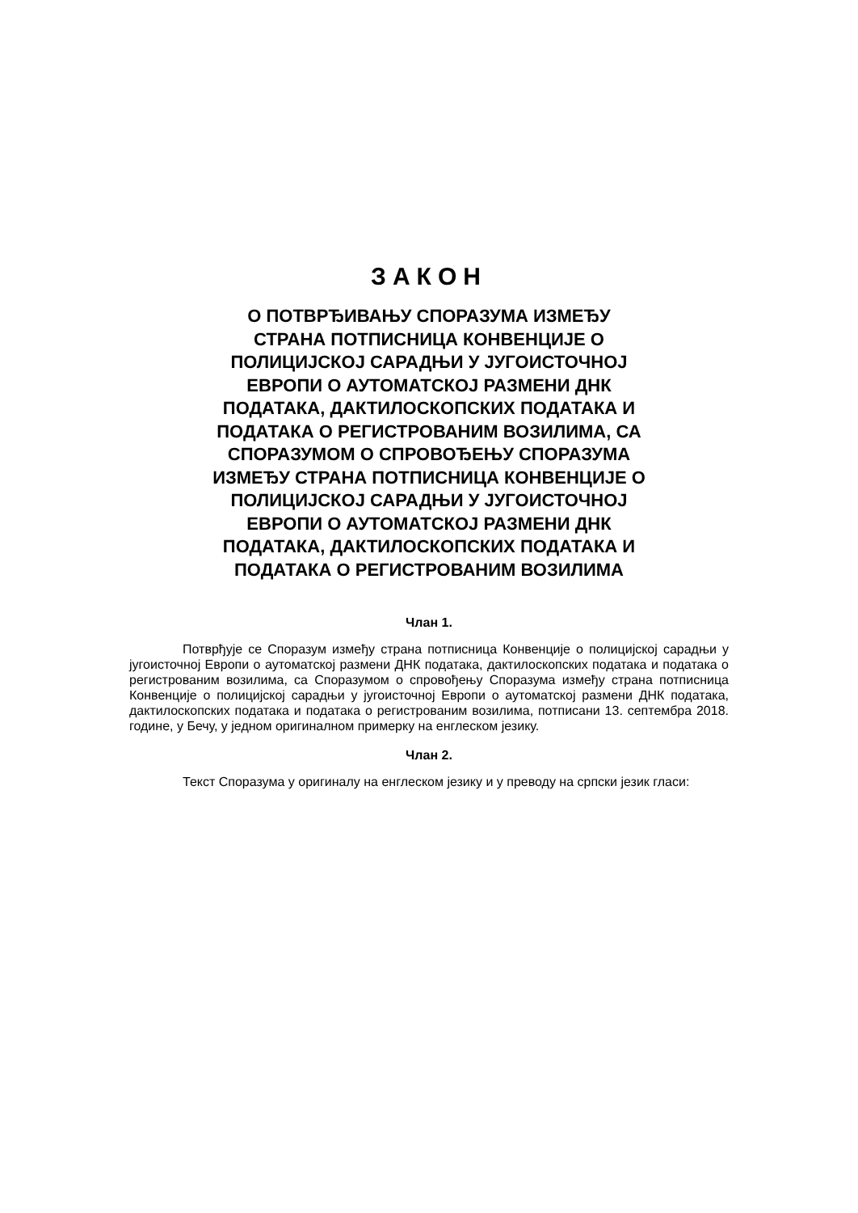ЗАКОН
О ПОТВРЂИВАЊУ СПОРАЗУМА ИЗМЕЂУ
СТРАНА ПОТПИСНИЦА КОНВЕНЦИЈЕ О
ПОЛИЦИЈСКОЈ САРАДЊИ У ЈУГОИСТОЧНОЈ
ЕВРОПИ О АУТОМАТСКОЈ РАЗМЕНИ ДНК
ПОДАТАКА, ДАКТИЛОСКОПСКИХ ПОДАТАКА И
ПОДАТАКА О РЕГИСТРОВАНИМ ВОЗИЛИМА, СА
СПОРАЗУМОМ О СПРОВОЂЕЊУ СПОРАЗУМА
ИЗМЕЂУ СТРАНА ПОТПИСНИЦА КОНВЕНЦИЈЕ О
ПОЛИЦИЈСКОЈ САРАДЊИ У ЈУГОИСТОЧНОЈ
ЕВРОПИ О АУТОМАТСКОЈ РАЗМЕНИ ДНК
ПОДАТАКА, ДАКТИЛОСКОПСКИХ ПОДАТАКА И
ПОДАТАКА О РЕГИСТРОВАНИМ ВОЗИЛИМА
Члан 1.
Потврђује се Споразум између страна потписница Конвенције о полицијској сарадњи у југоисточној Европи о аутоматској размени ДНК података, дактилоскопских података и података о регистрованим возилима, са Споразумом о спровођењу Споразума између страна потписница Конвенције о полицијској сарадњи у југоисточној Европи о аутоматској размени ДНК података, дактилоскопских података и података о регистрованим возилима, потписани 13. септембра 2018. године, у Бечу, у једном оригиналном примерку на енглеском језику.
Члан 2.
Текст Споразума у оригиналу на енглеском језику и у преводу на српски језик гласи: